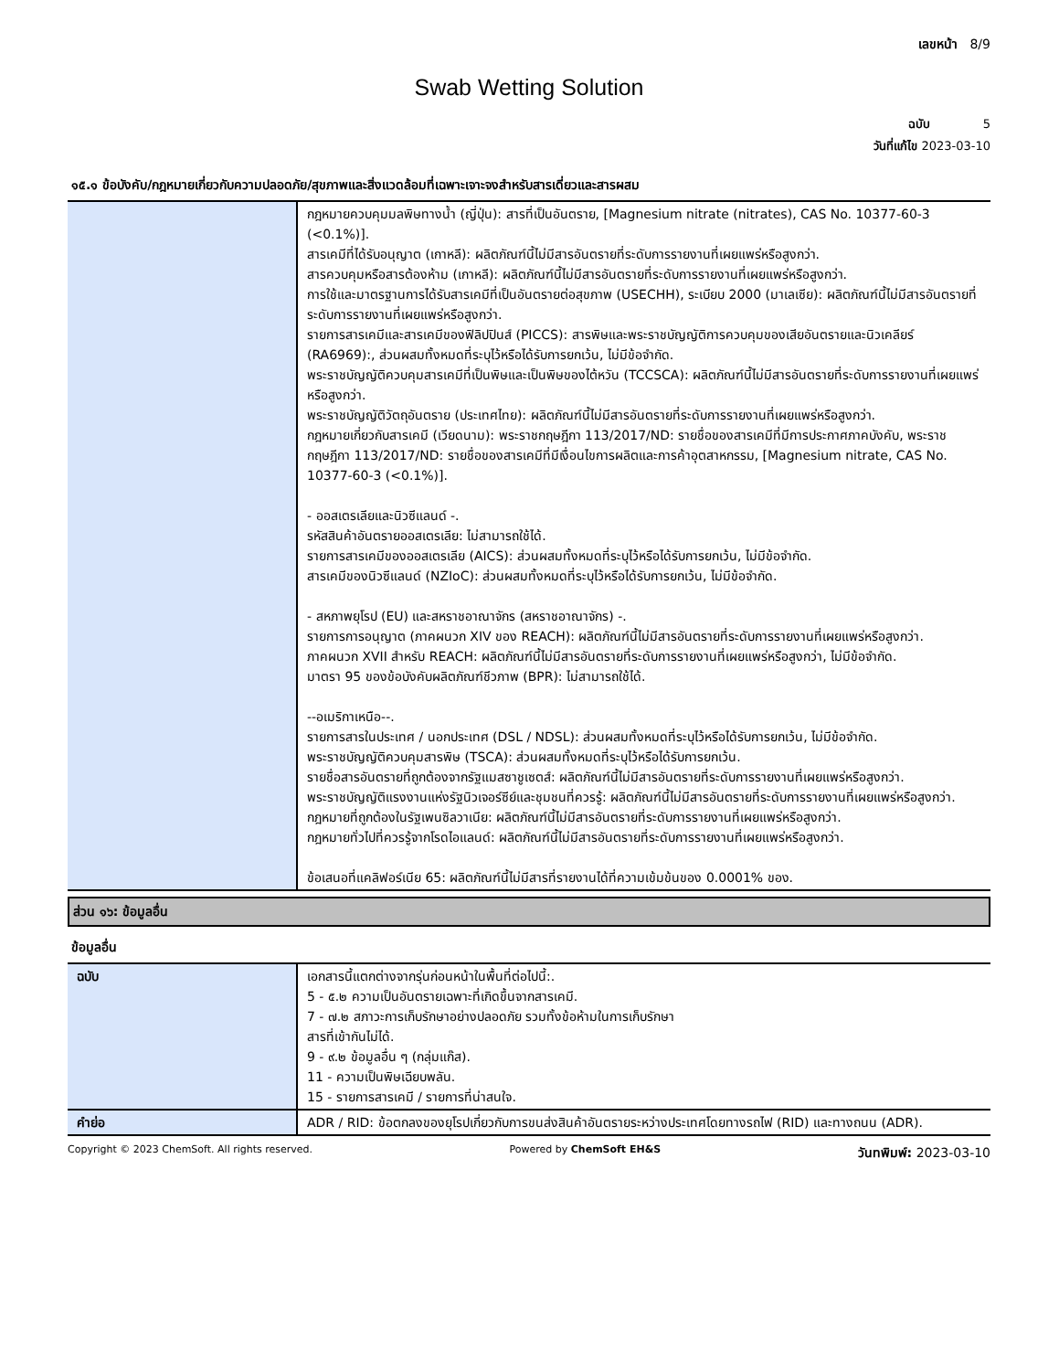เลขหน้า 8/9
Swab Wetting Solution
ฉบับ 5
วันที่แก้ไข 2023-03-10
๑๕.๑ ข้อบังคับ/กฎหมายเกี่ยวกับความปลอดภัย/สุขภาพและสิ่งแวดล้อมที่เฉพาะเจาะจงสำหรับสารเดี่ยวและสารผสม
| | กฎหมายควบคุมมลพิษทางน้ำ (ญี่ปุ่น): สารที่เป็นอันตราย, [Magnesium nitrate (nitrates), CAS No. 10377-60-3 (<0.1%)]. สารเคมีที่ได้รับอนุญาต (เกาหลี): ผลิตภัณฑ์นี้ไม่มีสารอันตรายที่ระดับการรายงานที่เผยแพร่หรือสูงกว่า. สารควบคุมหรือสารต้องห้าม (เกาหลี): ผลิตภัณฑ์นี้ไม่มีสารอันตรายที่ระดับการรายงานที่เผยแพร่หรือสูงกว่า. การใช้และมาตรฐานการได้รับสารเคมีที่เป็นอันตรายต่อสุขภาพ (USECHH), ระเบียบ 2000 (มาเลเซีย): ผลิตภัณฑ์นี้ไม่มีสารอันตรายที่ระดับการรายงานที่เผยแพร่หรือสูงกว่า. รายการสารเคมีและสารเคมีของฟิลิปปินส์ (PICCS): สารพิษและพระราชบัญญัติการควบคุมของเสียอันตรายและนิวเคลียร์ (RA6969):, ส่วนผสมทั้งหมดที่ระบุไว้หรือได้รับการยกเว้น, ไม่มีข้อจำกัด. พระราชบัญญัติควบคุมสารเคมีที่เป็นพิษและเป็นพิษของไต้หวัน (TCCSCA): ผลิตภัณฑ์นี้ไม่มีสารอันตรายที่ระดับการรายงานที่เผยแพร่หรือสูงกว่า. พระราชบัญญัติวัตถุอันตราย (ประเทศไทย): ผลิตภัณฑ์นี้ไม่มีสารอันตรายที่ระดับการรายงานที่เผยแพร่หรือสูงกว่า. กฎหมายเกี่ยวกับสารเคมี (เวียดนาม): พระราชกฤษฎีกา 113/2017/ND: รายชื่อของสารเคมีที่มีการประกาศภาคบังคับ, พระราชกฤษฎีกา 113/2017/ND: รายชื่อของสารเคมีที่มีเงื่อนไขการผลิตและการค้าอุตสาหกรรม, [Magnesium nitrate, CAS No. 10377-60-3 (<0.1%)]. - ออสเตรเลียและนิวซีแลนด์ -. รหัสสินค้าอันตรายออสเตรเลีย: ไม่สามารถใช้ได้. รายการสารเคมีของออสเตรเลีย (AICS): ส่วนผสมทั้งหมดที่ระบุไว้หรือได้รับการยกเว้น, ไม่มีข้อจำกัด. สารเคมีของนิวซีแลนด์ (NZIoC): ส่วนผสมทั้งหมดที่ระบุไว้หรือได้รับการยกเว้น, ไม่มีข้อจำกัด. - สหภาพยุโรป (EU) และสหราชอาณาจักร (สหราชอาณาจักร) -. รายการการอนุญาต (ภาคผนวก XIV ของ REACH): ผลิตภัณฑ์นี้ไม่มีสารอันตรายที่ระดับการรายงานที่เผยแพร่หรือสูงกว่า. ภาคผนวก XVII สำหรับ REACH: ผลิตภัณฑ์นี้ไม่มีสารอันตรายที่ระดับการรายงานที่เผยแพร่หรือสูงกว่า, ไม่มีข้อจำกัด. มาตรา 95 ของข้อบังคับผลิตภัณฑ์ชีวภาพ (BPR): ไม่สามารถใช้ได้. --อเมริกาเหนือ--. รายการสารในประเทศ / นอกประเทศ (DSL / NDSL): ส่วนผสมทั้งหมดที่ระบุไว้หรือได้รับการยกเว้น, ไม่มีข้อจำกัด. พระราชบัญญัติควบคุมสารพิษ (TSCA): ส่วนผสมทั้งหมดที่ระบุไว้หรือได้รับการยกเว้น. รายชื่อสารอันตรายที่ถูกต้องจากรัฐแมสซาชูเซตส์: ผลิตภัณฑ์นี้ไม่มีสารอันตรายที่ระดับการรายงานที่เผยแพร่หรือสูงกว่า. พระราชบัญญัติแรงงานแห่งรัฐนิวเจอร์ซีย์และชุมชนที่ควรรู้: ผลิตภัณฑ์นี้ไม่มีสารอันตรายที่ระดับการรายงานที่เผยแพร่หรือสูงกว่า. กฎหมายที่ถูกต้องในรัฐเพนซิลวาเนีย: ผลิตภัณฑ์นี้ไม่มีสารอันตรายที่ระดับการรายงานที่เผยแพร่หรือสูงกว่า. กฎหมายทั่วไปที่ควรรู้จากโรดไอแลนด์: ผลิตภัณฑ์นี้ไม่มีสารอันตรายที่ระดับการรายงานที่เผยแพร่หรือสูงกว่า. ข้อเสนอที่แคลิฟอร์เนีย 65: ผลิตภัณฑ์นี้ไม่มีสารที่รายงานได้ที่ความเข้มข้นของ 0.0001% ของ. |
ส่วน ๑๖: ข้อมูลอื่น
ข้อมูลอื่น
| ฉบับ | เอกสารนี้แตกต่างจากรุ่นก่อนหน้าในพื้นที่ต่อไปนี้:. 5 - ๕.๒ ความเป็นอันตรายเฉพาะที่เกิดขึ้นจากสารเคมี. 7 - ๗.๒ สภาวะการเก็บรักษาอย่างปลอดภัย รวมทั้งข้อห้ามในการเก็บรักษา สารที่เข้ากันไม่ได้. 9 - ๙.๒ ข้อมูลอื่น ๆ (กลุ่มแก๊ส). 11 - ความเป็นพิษเฉียบพลัน. 15 - รายการสารเคมี / รายการที่น่าสนใจ. |
| คำย่อ | ADR / RID: ข้อตกลงของยุโรปเกี่ยวกับการขนส่งสินค้าอันตรายระหว่างประเทศโดยทางรถไฟ (RID) และทางถนน (ADR). |
Copyright © 2023 ChemSoft. All rights reserved. Powered by ChemSoft EH&S วันทพิมพ์: 2023-03-10